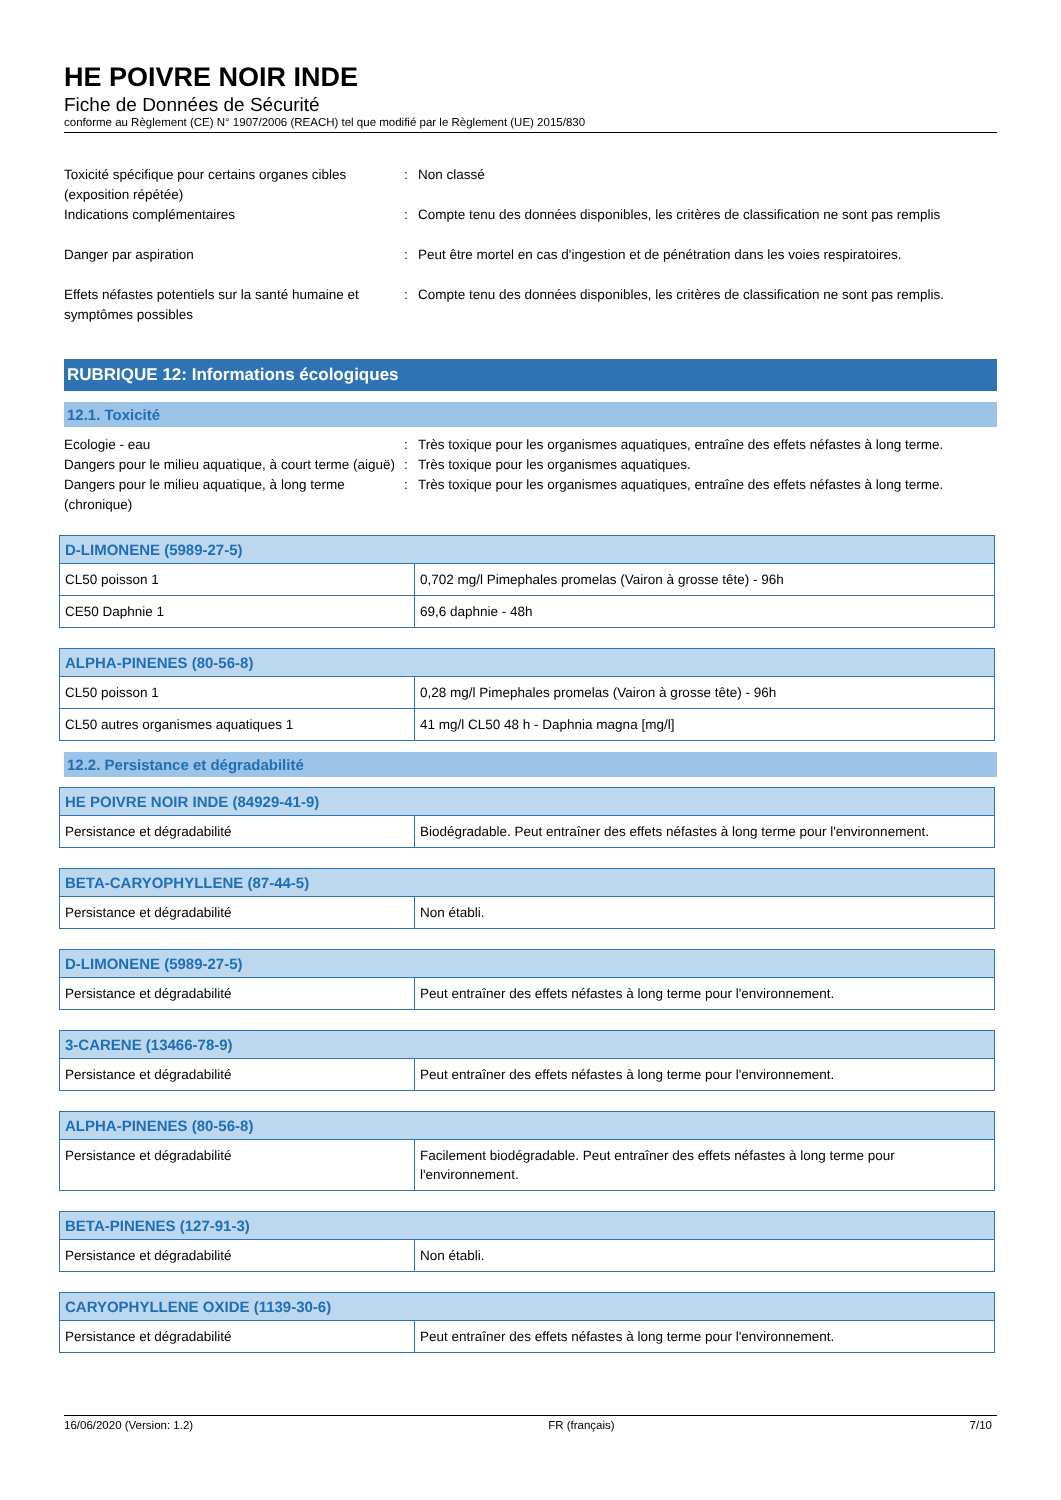HE POIVRE NOIR INDE
Fiche de Données de Sécurité
conforme au Règlement (CE) N° 1907/2006 (REACH) tel que modifié par le Règlement (UE) 2015/830
Toxicité spécifique pour certains organes cibles (exposition répétée)
:
Non classé
Indications complémentaires
:
Compte tenu des données disponibles, les critères de classification ne sont pas remplis
Danger par aspiration
:
Peut être mortel en cas d'ingestion et de pénétration dans les voies respiratoires.
Effets néfastes potentiels sur la santé humaine et symptômes possibles
:
Compte tenu des données disponibles, les critères de classification ne sont pas remplis.
RUBRIQUE 12: Informations écologiques
12.1. Toxicité
Ecologie - eau
:
Très toxique pour les organismes aquatiques, entraîne des effets néfastes à long terme.
Dangers pour le milieu aquatique, à court terme (aiguë)
:
Très toxique pour les organismes aquatiques.
Dangers pour le milieu aquatique, à long terme (chronique)
:
Très toxique pour les organismes aquatiques, entraîne des effets néfastes à long terme.
| D-LIMONENE (5989-27-5) | |
| --- | --- |
| CL50 poisson 1 | 0,702 mg/l Pimephales promelas (Vairon à grosse tête) - 96h |
| CE50 Daphnie 1 | 69,6 daphnie - 48h |
| ALPHA-PINENES (80-56-8) | |
| --- | --- |
| CL50 poisson 1 | 0,28 mg/l Pimephales promelas (Vairon à grosse tête) - 96h |
| CL50 autres organismes aquatiques 1 | 41 mg/l CL50 48 h - Daphnia magna [mg/l] |
12.2. Persistance et dégradabilité
| HE POIVRE NOIR INDE (84929-41-9) | |
| --- | --- |
| Persistance et dégradabilité | Biodégradable. Peut entraîner des effets néfastes à long terme pour l'environnement. |
| BETA-CARYOPHYLLENE (87-44-5) | |
| --- | --- |
| Persistance et dégradabilité | Non établi. |
| D-LIMONENE (5989-27-5) | |
| --- | --- |
| Persistance et dégradabilité | Peut entraîner des effets néfastes à long terme pour l'environnement. |
| 3-CARENE (13466-78-9) | |
| --- | --- |
| Persistance et dégradabilité | Peut entraîner des effets néfastes à long terme pour l'environnement. |
| ALPHA-PINENES (80-56-8) | |
| --- | --- |
| Persistance et dégradabilité | Facilement biodégradable. Peut entraîner des effets néfastes à long terme pour l'environnement. |
| BETA-PINENES (127-91-3) | |
| --- | --- |
| Persistance et dégradabilité | Non établi. |
| CARYOPHYLLENE OXIDE (1139-30-6) | |
| --- | --- |
| Persistance et dégradabilité | Peut entraîner des effets néfastes à long terme pour l'environnement. |
16/06/2020 (Version: 1.2) FR (français) 7/10